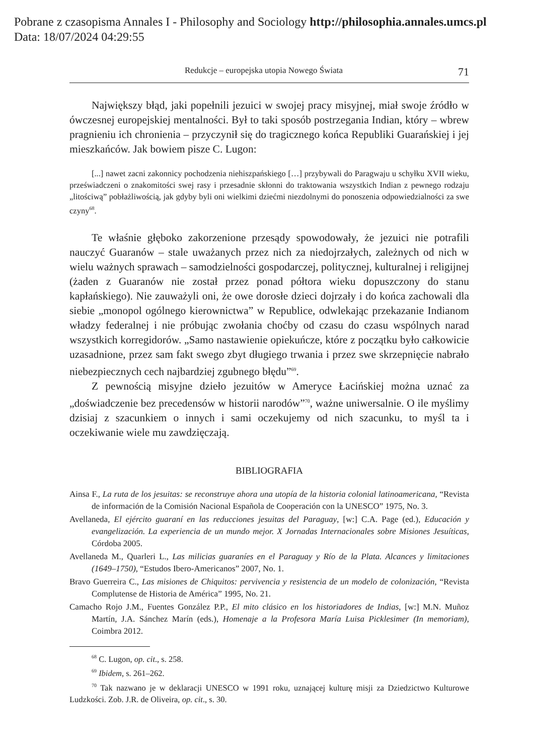Pobrane z czasopisma Annales I - Philosophy and Sociology http://philosophia.annales.umcs.pl
Data: 18/07/2024 04:29:55
Redukcje – europejska utopia Nowego Świata 71
Największy błąd, jaki popełnili jezuici w swojej pracy misyjnej, miał swoje źródło w ówczesnej europejskiej mentalności. Był to taki sposób postrzegania Indian, który – wbrew pragnieniu ich chronienia – przyczynił się do tragicznego końca Republiki Guarańskiej i jej mieszkańców. Jak bowiem pisze C. Lugon:
[...] nawet zacni zakonnicy pochodzenia niehiszpańskiego […] przybywali do Paragwaju u schyłku XVII wieku, przeświadczeni o znakomitości swej rasy i przesadnie skłonni do traktowania wszystkich Indian z pewnego rodzaju „litościwą” pobłażliwością, jak gdyby byli oni wielkimi dziećmi niezdolnymi do ponoszenia odpowiedzialności za swe czyny<sup>68</sup>.
Te właśnie głęboko zakorzenione przesądy spowodowały, że jezuici nie potrafili nauczyć Guaranów – stale uważanych przez nich za niedojrzałych, zależnych od nich w wielu ważnych sprawach – samodzielności gospodarczej, politycznej, kulturalnej i religijnej (żaden z Guaranów nie został przez ponad półtora wieku dopuszczony do stanu kapłańskiego). Nie zauważyli oni, że owe dorosłe dzieci dojrzały i do końca zachowali dla siebie „monopol ogólnego kierownictwa” w Republice, odwlekając przekazanie Indianom władzy federalnej i nie próbując zwołania choćby od czasu do czasu wspólnych narad wszystkich korregidorów. „Samo nastawienie opiekuńcze, które z początku było całkowicie uzasadnione, przez sam fakt swego zbyt długiego trwania i przez swe skrzepnięcie nabrało niebezpiecznych cech najbardziej zgubnego błędu”<sup>69</sup>.
Z pewnością misyjne dzieło jezuitów w Ameryce Łacińskiej można uznać za „doświadczenie bez precedensów w historii narodów”<sup>70</sup>, ważne uniwersalnie. O ile myślimy dzisiaj z szacunkiem o innych i sami oczekujemy od nich szacunku, to myśl ta i oczekiwanie wiele mu zawdzięczają.
BIBLIOGRAFIA
Ainsa F., La ruta de los jesuitas: se reconstruye ahora una utopía de la historia colonial latinoamericana, “Revista de información de la Comisión Nacional Española de Cooperación con la UNESCO” 1975, No. 3.
Avellaneda, El ejército guaraní en las reducciones jesuitas del Paraguay, [w:] C.A. Page (ed.), Educación y evangelización. La experiencia de un mundo mejor. X Jornadas Internacionales sobre Misiones Jesuíticas, Córdoba 2005.
Avellaneda M., Quarleri L., Las milicias guaraníes en el Paraguay y Río de la Plata. Alcances y limitaciones (1649–1750), “Estudos Ibero-Americanos” 2007, No. 1.
Bravo Guerreira C., Las misiones de Chiquitos: pervivencia y resistencia de un modelo de colonización, “Revista Complutense de Historia de América” 1995, No. 21.
Camacho Rojo J.M., Fuentes González P.P., El mito clásico en los historiadores de Indias, [w:] M.N. Muñoz Martín, J.A. Sánchez Marín (eds.), Homenaje a la Profesora María Luisa Picklesimer (In memoriam), Coimbra 2012.
<sup>68</sup> C. Lugon, op. cit., s. 258.
<sup>69</sup> Ibidem, s. 261–262.
<sup>70</sup> Tak nazwano je w deklaracji UNESCO w 1991 roku, uznającej kulturę misji za Dziedzictwo Kulturowe Ludzkości. Zob. J.R. de Oliveira, op. cit., s. 30.